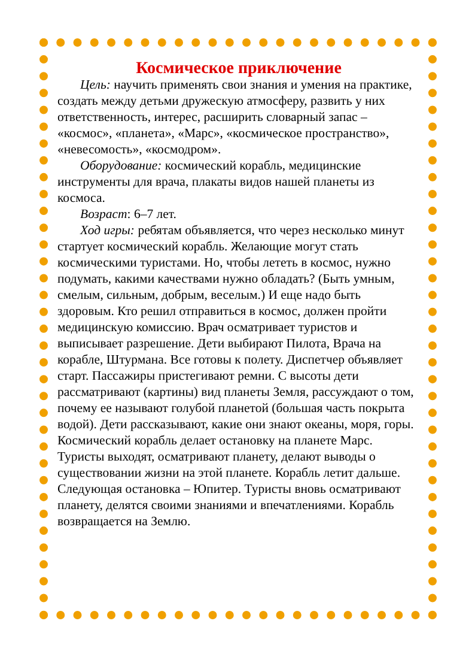Космическое приключение
Цель: научить применять свои знания и умения на практике, создать между детьми дружескую атмосферу, развить у них ответственность, интерес, расширить словарный запас – «космос», «планета», «Марс», «космическое пространство», «невесомость», «космодром».
Оборудование: космический корабль, медицинские инструменты для врача, плакаты видов нашей планеты из космоса.
Возраст: 6–7 лет.
Ход игры: ребятам объявляется, что через несколько минут стартует космический корабль. Желающие могут стать космическими туристами. Но, чтобы лететь в космос, нужно подумать, какими качествами нужно обладать? (Быть умным, смелым, сильным, добрым, веселым.) И еще надо быть здоровым. Кто решил отправиться в космос, должен пройти медицинскую комиссию. Врач осматривает туристов и выписывает разрешение. Дети выбирают Пилота, Врача на корабле, Штурмана. Все готовы к полету. Диспетчер объявляет старт. Пассажиры пристегивают ремни. С высоты дети рассматривают (картины) вид планеты Земля, рассуждают о том, почему ее называют голубой планетой (большая часть покрыта водой). Дети рассказывают, какие они знают океаны, моря, горы. Космический корабль делает остановку на планете Марс. Туристы выходят, осматривают планету, делают выводы о существовании жизни на этой планете. Корабль летит дальше. Следующая остановка – Юпитер. Туристы вновь осматривают планету, делятся своими знаниями и впечатлениями. Корабль возвращается на Землю.